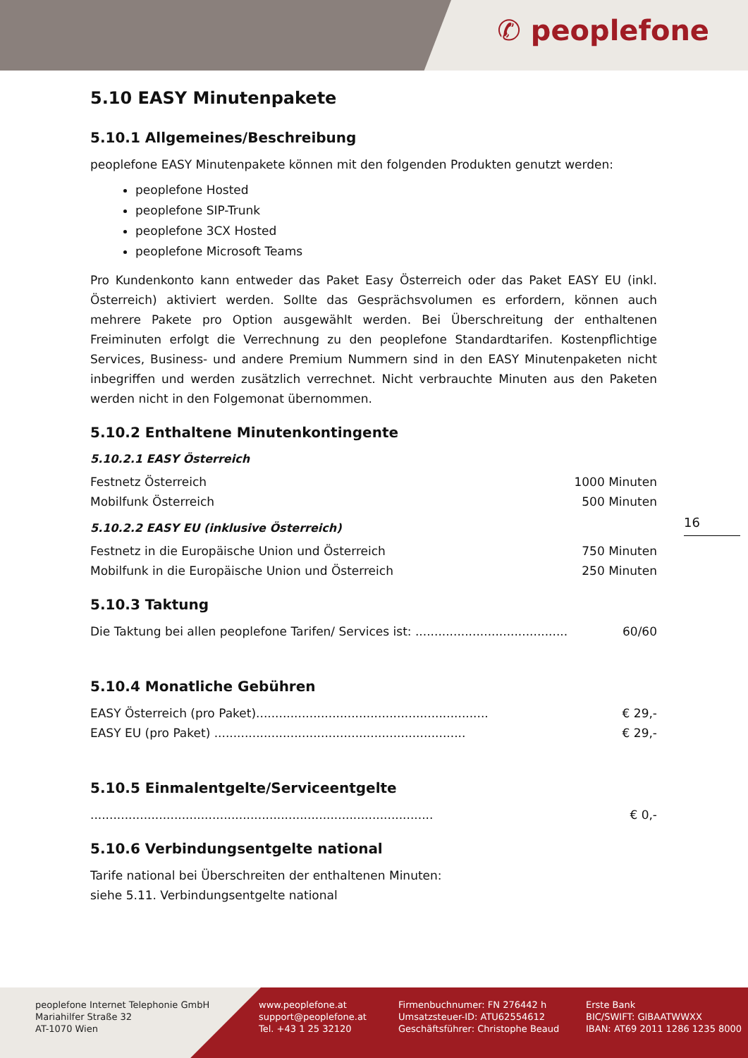✆ peoplefone
5.10 EASY Minutenpakete
5.10.1 Allgemeines/Beschreibung
peoplefone EASY Minutenpakete können mit den folgenden Produkten genutzt werden:
peoplefone Hosted
peoplefone SIP-Trunk
peoplefone 3CX Hosted
peoplefone Microsoft Teams
Pro Kundenkonto kann entweder das Paket Easy Österreich oder das Paket EASY EU (inkl. Österreich) aktiviert werden. Sollte das Gesprächsvolumen es erfordern, können auch mehrere Pakete pro Option ausgewählt werden. Bei Überschreitung der enthaltenen Freiminuten erfolgt die Verrechnung zu den peoplefone Standardtarifen. Kostenpflichtige Services, Business- und andere Premium Nummern sind in den EASY Minutenpaketen nicht inbegriffen und werden zusätzlich verrechnet. Nicht verbrauchte Minuten aus den Paketen werden nicht in den Folgemonat übernommen.
5.10.2 Enthaltene Minutenkontingente
5.10.2.1 EASY Österreich
| Festnetz Österreich | 1000 Minuten |
| Mobilfunk Österreich | 500 Minuten |
5.10.2.2 EASY EU (inklusive Österreich)
| Festnetz in die Europäische Union und Österreich | 750 Minuten |
| Mobilfunk in die Europäische Union und Österreich | 250 Minuten |
5.10.3 Taktung
| Die Taktung bei allen peoplefone Tarifen/ Services ist: ........................................ | 60/60 |
5.10.4 Monatliche Gebühren
| EASY Österreich (pro Paket)............................................................. | € 29,- |
| EASY EU (pro Paket) .................................................................. | € 29,- |
5.10.5 Einmalentgelte/Serviceentgelte
| .......................................................................................... | € 0,- |
5.10.6 Verbindungsentgelte national
Tarife national bei Überschreiten der enthaltenen Minuten:
siehe 5.11. Verbindungsentgelte national
16
peoplefone Internet Telephonie GmbH
Mariahilfer Straße 32
AT-1070 Wien
www.peoplefone.at
support@peoplefone.at
Tel. +43 1 25 32120
Firmenbuchnumer: FN 276442 h
Umsatzsteuer-ID: ATU62554612
Geschäftsführer: Christophe Beaud
Erste Bank
BIC/SWIFT: GIBAATWWXX
IBAN: AT69 2011 1286 1235 8000